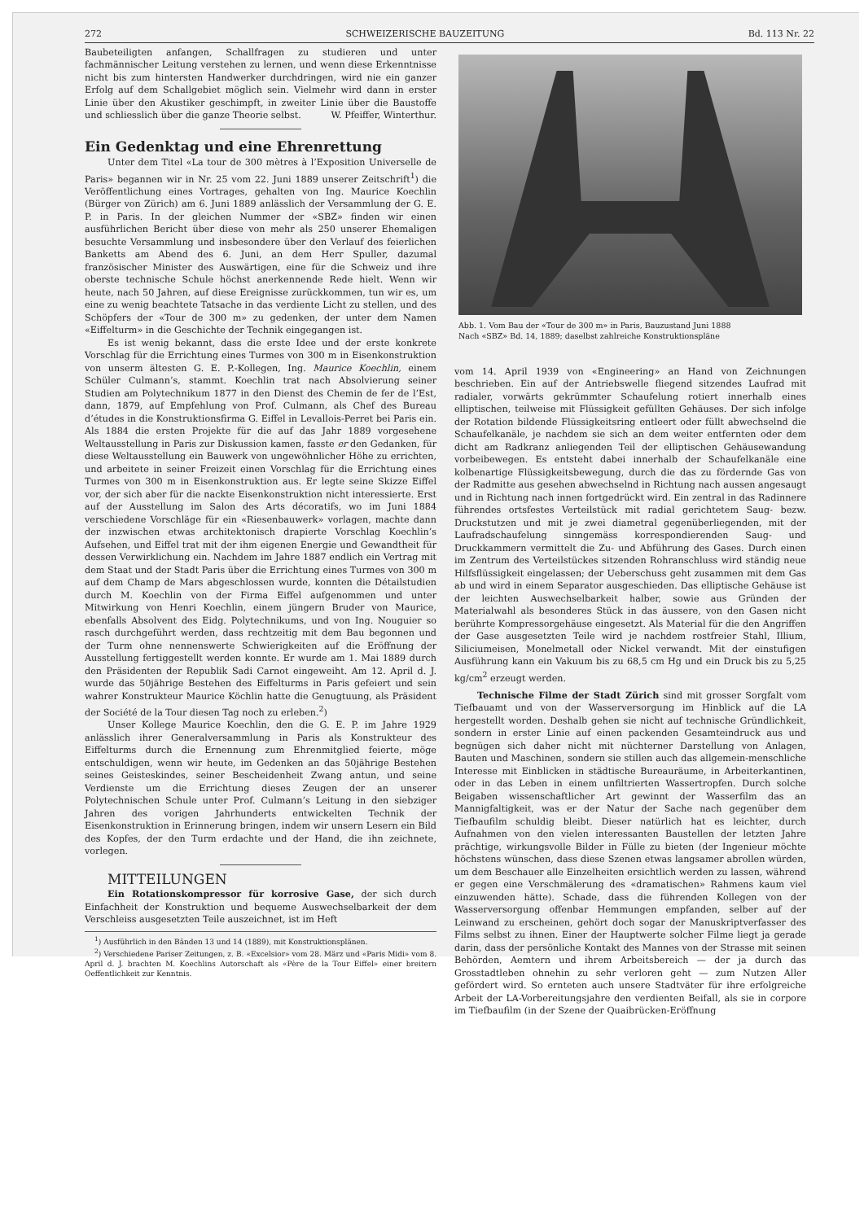272 SCHWEIZERISCHE BAUZEITUNG Bd. 113 Nr. 22
Baubeteiligten anfangen, Schallfragen zu studieren und unter fachmännischer Leitung verstehen zu lernen, und wenn diese Erkenntnisse nicht bis zum hintersten Handwerker durchdringen, wird nie ein ganzer Erfolg auf dem Schallgebiet möglich sein. Vielmehr wird dann in erster Linie über den Akustiker geschimpft, in zweiter Linie über die Baustoffe und schliesslich über die ganze Theorie selbst. W. Pfeiffer, Winterthur.
Ein Gedenktag und eine Ehrenrettung
Unter dem Titel «La tour de 300 mètres à l’Exposition Universelle de Paris» begannen wir in Nr. 25 vom 22. Juni 1889 unserer Zeitschrift<sup>1</sup>) die Veröffentlichung eines Vortrages, gehalten von Ing. Maurice Koechlin (Bürger von Zürich) am 6. Juni 1889 anlässlich der Versammlung der G. E. P. in Paris. In der gleichen Nummer der «SBZ» finden wir einen ausführlichen Bericht über diese von mehr als 250 unserer Ehemaligen besuchte Versammlung und insbesondere über den Verlauf des feierlichen Banketts am Abend des 6. Juni, an dem Herr Spuller, dazumal französischer Minister des Auswärtigen, eine für die Schweiz und ihre oberste technische Schule höchst anerkennende Rede hielt. Wenn wir heute, nach 50 Jahren, auf diese Ereignisse zurückkommen, tun wir es, um eine zu wenig beachtete Tatsache in das verdiente Licht zu stellen, und des Schöpfers der «Tour de 300 m» zu gedenken, der unter dem Namen «Eiffelturm» in die Geschichte der Technik eingegangen ist.
Es ist wenig bekannt, dass die erste Idee und der erste konkrete Vorschlag für die Errichtung eines Turmes von 300 m in Eisenkonstruktion von unserm ältesten G. E. P.-Kollegen, Ing. Maurice Koechlin, einem Schüler Culmann’s, stammt. Koechlin trat nach Absolvierung seiner Studien am Polytechnikum 1877 in den Dienst des Chemin de fer de l’Est, dann, 1879, auf Empfehlung von Prof. Culmann, als Chef des Bureau d’études in die Konstruktionsfirma G. Eiffel in Levallois-Perret bei Paris ein. Als 1884 die ersten Projekte für die auf das Jahr 1889 vorgesehene Weltausstellung in Paris zur Diskussion kamen, fasste er den Gedanken, für diese Weltausstellung ein Bauwerk von ungewöhnlicher Höhe zu errichten, und arbeitete in seiner Freizeit einen Vorschlag für die Errichtung eines Turmes von 300 m in Eisenkonstruktion aus. Er legte seine Skizze Eiffel vor, der sich aber für die nackte Eisenkonstruktion nicht interessierte. Erst auf der Ausstellung im Salon des Arts décoratifs, wo im Juni 1884 verschiedene Vorschläge für ein «Riesenbauwerk» vorlagen, machte dann der inzwischen etwas architektonisch drapierte Vorschlag Koechlin’s Aufsehen, und Eiffel trat mit der ihm eigenen Energie und Gewandtheit für dessen Verwirklichung ein. Nachdem im Jahre 1887 endlich ein Vertrag mit dem Staat und der Stadt Paris über die Errichtung eines Turmes von 300 m auf dem Champ de Mars abgeschlossen wurde, konnten die Détailstudien durch M. Koechlin von der Firma Eiffel aufgenommen und unter Mitwirkung von Henri Koechlin, einem jüngern Bruder von Maurice, ebenfalls Absolvent des Eidg. Polytechnikums, und von Ing. Nouguier so rasch durchgeführt werden, dass rechtzeitig mit dem Bau begonnen und der Turm ohne nennenswerte Schwierigkeiten auf die Eröffnung der Ausstellung fertiggestellt werden konnte. Er wurde am 1. Mai 1889 durch den Präsidenten der Republik Sadi Carnot eingeweiht. Am 12. April d. J. wurde das 50jährige Bestehen des Eiffelturms in Paris gefeiert und sein wahrer Konstrukteur Maurice Köchlin hatte die Genugtuung, als Präsident der Société de la Tour diesen Tag noch zu erleben.<sup>2</sup>)
Unser Kollege Maurice Koechlin, den die G. E. P. im Jahre 1929 anlässlich ihrer Generalversammlung in Paris als Konstrukteur des Eiffelturms durch die Ernennung zum Ehrenmitglied feierte, möge entschuldigen, wenn wir heute, im Gedenken an das 50jährige Bestehen seines Geisteskindes, seiner Bescheidenheit Zwang antun, und seine Verdienste um die Errichtung dieses Zeugen der an unserer Polytechnischen Schule unter Prof. Culmann’s Leitung in den siebziger Jahren des vorigen Jahrhunderts entwickelten Technik der Eisenkonstruktion in Erinnerung bringen, indem wir unsern Lesern ein Bild des Kopfes, der den Turm erdachte und der Hand, die ihn zeichnete, vorlegen.
MITTEILUNGEN
Ein Rotationskompressor für korrosive Gase, der sich durch Einfachheit der Konstruktion und bequeme Auswechselbarkeit der dem Verschleiss ausgesetzten Teile auszeichnet, ist im Heft
<sup>1</sup>) Ausführlich in den Bänden 13 und 14 (1889), mit Konstruktionsplänen.
<sup>2</sup>) Verschiedene Pariser Zeitungen, z. B. «Excelsior» vom 28. März und «Paris Midi» vom 8. April d. J. brachten M. Koechlins Autorschaft als «Père de la Tour Eiffel» einer breitern Oeffentlichkeit zur Kenntnis.
Abb. 1. Vom Bau der «Tour de 300 m» in Paris, Bauzustand Juni 1888
Nach «SBZ» Bd. 14, 1889; daselbst zahlreiche Konstruktionspläne
vom 14. April 1939 von «Engineering» an Hand von Zeichnungen beschrieben. Ein auf der Antriebswelle fliegend sitzendes Laufrad mit radialer, vorwärts gekrümmter Schaufelung rotiert innerhalb eines elliptischen, teilweise mit Flüssigkeit gefüllten Gehäuses. Der sich infolge der Rotation bildende Flüssigkeitsring entleert oder füllt abwechselnd die Schaufelkanäle, je nachdem sie sich an dem weiter entfernten oder dem dicht am Radkranz anliegenden Teil der elliptischen Gehäusewandung vorbeibewegen. Es entsteht dabei innerhalb der Schaufelkanäle eine kolbenartige Flüssigkeitsbewegung, durch die das zu fördernde Gas von der Radmitte aus gesehen abwechselnd in Richtung nach aussen angesaugt und in Richtung nach innen fortgedrückt wird. Ein zentral in das Radinnere führendes ortsfestes Verteilstück mit radial gerichtetem Saug- bezw. Druckstutzen und mit je zwei diametral gegenüberliegenden, mit der Laufradschaufelung sinngemäss korrespondierenden Saug- und Druckkammern vermittelt die Zu- und Abführung des Gases. Durch einen im Zentrum des Verteilstückes sitzenden Rohranschluss wird ständig neue Hilfsflüssigkeit eingelassen; der Ueberschuss geht zusammen mit dem Gas ab und wird in einem Separator ausgeschieden. Das elliptische Gehäuse ist der leichten Auswechselbarkeit halber, sowie aus Gründen der Materialwahl als besonderes Stück in das äussere, von den Gasen nicht berührte Kompressorgehäuse eingesetzt. Als Material für die den Angriffen der Gase ausgesetzten Teile wird je nachdem rostfreier Stahl, Illium, Siliciumeisen, Monelmetall oder Nickel verwandt. Mit der einstufigen Ausführung kann ein Vakuum bis zu 68,5 cm Hg und ein Druck bis zu 5,25 kg/cm<sup>2</sup> erzeugt werden.
Technische Filme der Stadt Zürich sind mit grosser Sorgfalt vom Tiefbauamt und von der Wasserversorgung im Hinblick auf die LA hergestellt worden. Deshalb gehen sie nicht auf technische Gründlichkeit, sondern in erster Linie auf einen packenden Gesamteindruck aus und begnügen sich daher nicht mit nüchterner Darstellung von Anlagen, Bauten und Maschinen, sondern sie stillen auch das allgemein-menschliche Interesse mit Einblicken in städtische Bureauräume, in Arbeiterkantinen, oder in das Leben in einem unfiltrierten Wassertropfen. Durch solche Beigaben wissenschaftlicher Art gewinnt der Wasserfilm das an Mannigfaltigkeit, was er der Natur der Sache nach gegenüber dem Tiefbaufilm schuldig bleibt. Dieser natürlich hat es leichter, durch Aufnahmen von den vielen interessanten Baustellen der letzten Jahre prächtige, wirkungsvolle Bilder in Fülle zu bieten (der Ingenieur möchte höchstens wünschen, dass diese Szenen etwas langsamer abrollen würden, um dem Beschauer alle Einzelheiten ersichtlich werden zu lassen, während er gegen eine Verschmälerung des «dramatischen» Rahmens kaum viel einzuwenden hätte). Schade, dass die führenden Kollegen von der Wasserversorgung offenbar Hemmungen empfanden, selber auf der Leinwand zu erscheinen, gehört doch sogar der Manuskriptverfasser des Films selbst zu ihnen. Einer der Hauptwerte solcher Filme liegt ja gerade darin, dass der persönliche Kontakt des Mannes von der Strasse mit seinen Behörden, Aemtern und ihrem Arbeitsbereich — der ja durch das Grosstadtleben ohnehin zu sehr verloren geht — zum Nutzen Aller gefördert wird. So ernteten auch unsere Stadtväter für ihre erfolgreiche Arbeit der LA-Vorbereitungsjahre den verdienten Beifall, als sie in corpore im Tiefbaufilm (in der Szene der Quaibrücken-Eröffnung